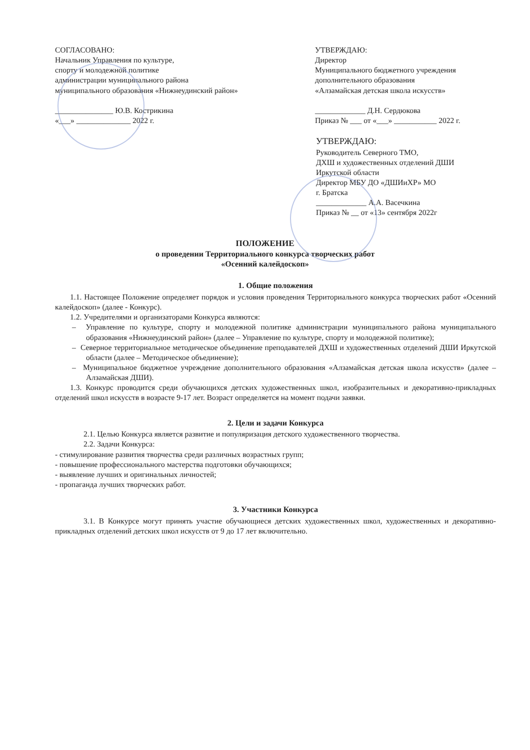СОГЛАСОВАНО:
Начальник Управления по культуре,
спорту и молодежной политике
администрации муниципального района
муниципального образования «Нижнеудинский район»
_______________ Ю.В. Кострикина
«___» ______________ 2022 г.
УТВЕРЖДАЮ:
Директор
Муниципального бюджетного учреждения
дополнительного образования
«Алзамайская детская школа искусств»
_____________ Д.Н. Сердюкова
Приказ № ___ от «___» ___________ 2022 г.
УТВЕРЖДАЮ:
Руководитель Северного ТМО,
ДХШ и художественных отделений ДШИ
Иркутской области
Директор МБУ ДО «ДШИиХР» МО
г. Братска
_____________ А.А. Васечкина
Приказ № __ от «13» сентября 2022г
ПОЛОЖЕНИЕ
о проведении Территориального конкурса творческих работ
«Осенний калейдоскоп»
1. Общие положения
1.1. Настоящее Положение определяет порядок и условия проведения Территориального конкурса творческих работ «Осенний калейдоскоп» (далее - Конкурс).
1.2. Учредителями и организаторами Конкурса являются:
– Управление по культуре, спорту и молодежной политике администрации муниципального района муниципального образования «Нижнеудинский район» (далее – Управление по культуре, спорту и молодежной политике);
– Северное территориальное методическое объединение преподавателей ДХШ и художественных отделений ДШИ Иркутской области (далее – Методическое объединение);
– Муниципальное бюджетное учреждение дополнительного образования «Алзамайская детская школа искусств» (далее – Алзамайская ДШИ).
1.3. Конкурс проводится среди обучающихся детских художественных школ, изобразительных и декоративно-прикладных отделений школ искусств в возрасте 9-17 лет. Возраст определяется на момент подачи заявки.
2. Цели и задачи Конкурса
2.1. Целью Конкурса является развитие и популяризация детского художественного творчества.
2.2. Задачи Конкурса:
- стимулирование развития творчества среди различных возрастных групп;
- повышение профессионального мастерства подготовки обучающихся;
- выявление лучших и оригинальных личностей;
- пропаганда лучших творческих работ.
3. Участники Конкурса
3.1. В Конкурсе могут принять участие обучающиеся детских художественных школ, художественных и декоративно-прикладных отделений детских школ искусств от 9 до 17 лет включительно.